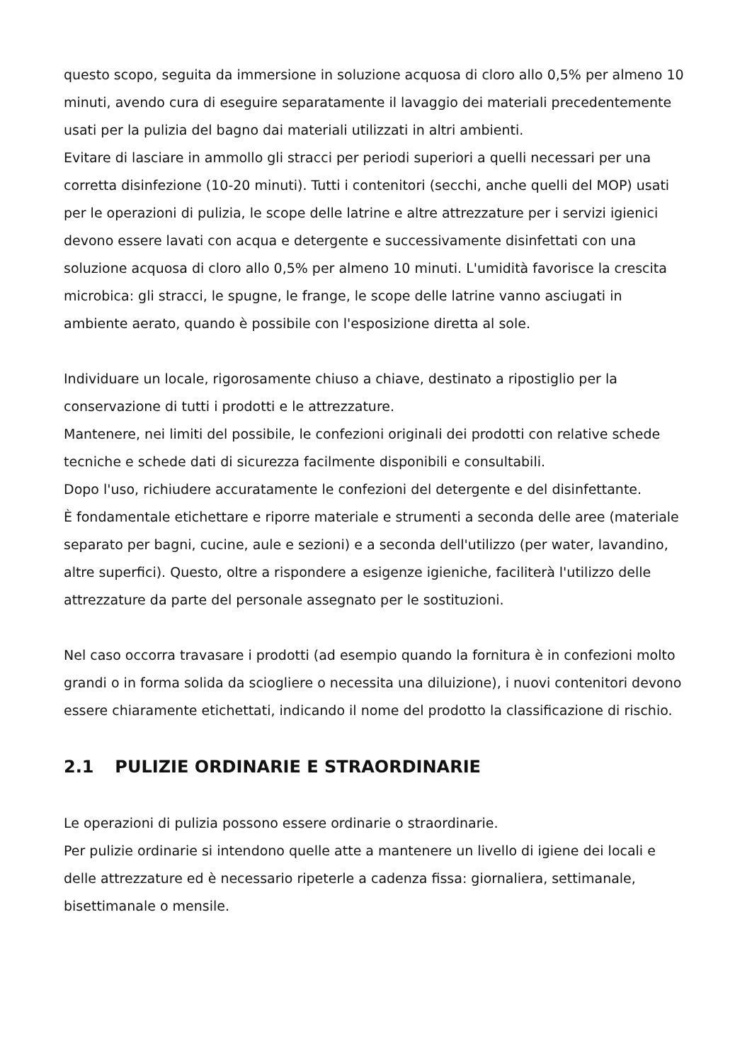questo scopo, seguita da immersione in soluzione acquosa di cloro allo 0,5% per almeno 10 minuti, avendo cura di eseguire separatamente il lavaggio dei materiali precedentemente usati per la pulizia del bagno dai materiali utilizzati in altri ambienti.
Evitare di lasciare in ammollo gli stracci per periodi superiori a quelli necessari per una corretta disinfezione (10-20 minuti). Tutti i contenitori (secchi, anche quelli del MOP) usati per le operazioni di pulizia, le scope delle latrine e altre attrezzature per i servizi igienici devono essere lavati con acqua e detergente e successivamente disinfettati con una soluzione acquosa di cloro allo 0,5% per almeno 10 minuti. L'umidità favorisce la crescita microbica: gli stracci, le spugne, le frange, le scope delle latrine vanno asciugati in ambiente aerato, quando è possibile con l'esposizione diretta al sole.
Individuare un locale, rigorosamente chiuso a chiave, destinato a ripostiglio per la conservazione di tutti i prodotti e le attrezzature.
Mantenere, nei limiti del possibile, le confezioni originali dei prodotti con relative schede tecniche e schede dati di sicurezza facilmente disponibili e consultabili.
Dopo l'uso, richiudere accuratamente le confezioni del detergente e del disinfettante.
È fondamentale etichettare e riporre materiale e strumenti a seconda delle aree (materiale separato per bagni, cucine, aule e sezioni) e a seconda dell'utilizzo (per water, lavandino, altre superfici). Questo, oltre a rispondere a esigenze igieniche, faciliterà l'utilizzo delle attrezzature da parte del personale assegnato per le sostituzioni.
Nel caso occorra travasare i prodotti (ad esempio quando la fornitura è in confezioni molto grandi o in forma solida da sciogliere o necessita una diluizione), i nuovi contenitori devono essere chiaramente etichettati, indicando il nome del prodotto la classificazione di rischio.
2.1 PULIZIE ORDINARIE E STRAORDINARIE
Le operazioni di pulizia possono essere ordinarie o straordinarie.
Per pulizie ordinarie si intendono quelle atte a mantenere un livello di igiene dei locali e delle attrezzature ed è necessario ripeterle a cadenza fissa: giornaliera, settimanale, bisettimanale o mensile.